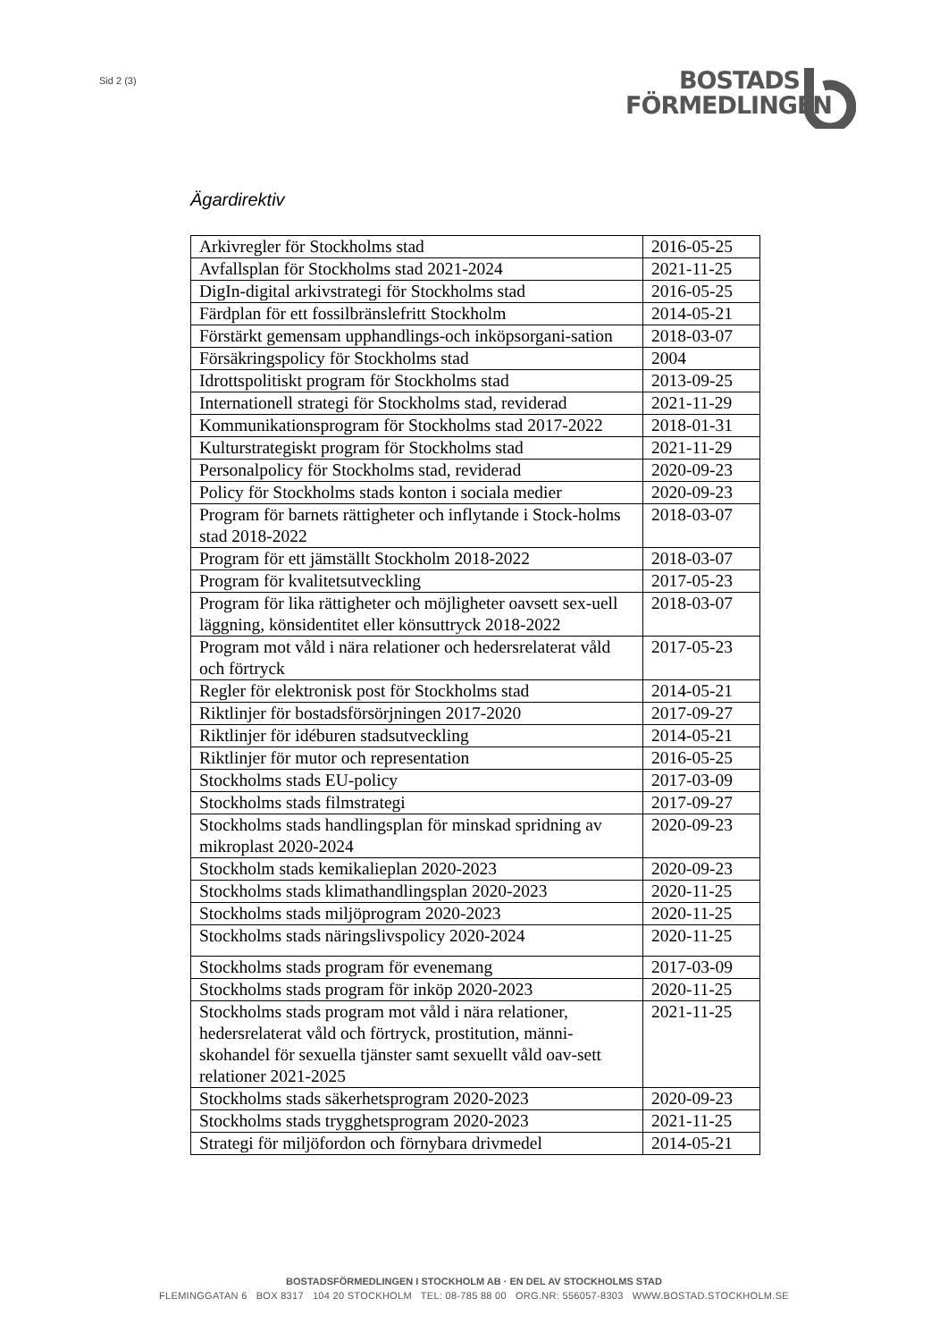Sid 2 (3)
BOSTADS
FÖRMEDLINGEN
Ägardirektiv
| Arkivregler för Stockholms stad | 2016-05-25 |
| Avfallsplan för Stockholms stad 2021-2024 | 2021-11-25 |
| DigIn-digital arkivstrategi för Stockholms stad | 2016-05-25 |
| Färdplan för ett fossilbränslefritt Stockholm | 2014-05-21 |
| Förstärkt gemensam upphandlings-och inköpsorgani-sation | 2018-03-07 |
| Försäkringspolicy för Stockholms stad | 2004 |
| Idrottspolitiskt program för Stockholms stad | 2013-09-25 |
| Internationell strategi för Stockholms stad, reviderad | 2021-11-29 |
| Kommunikationsprogram för Stockholms stad 2017-2022 | 2018-01-31 |
| Kulturstrategiskt program för Stockholms stad | 2021-11-29 |
| Personalpolicy för Stockholms stad, reviderad | 2020-09-23 |
| Policy för Stockholms stads konton i sociala medier | 2020-09-23 |
| Program för barnets rättigheter och inflytande i Stock-holms stad 2018-2022 | 2018-03-07 |
| Program för ett jämställt Stockholm 2018-2022 | 2018-03-07 |
| Program för kvalitetsutveckling | 2017-05-23 |
| Program för lika rättigheter och möjligheter oavsett sex-uell läggning, könsidentitet eller könsuttryck 2018-2022 | 2018-03-07 |
| Program mot våld i nära relationer och hedersrelaterat våld och förtryck | 2017-05-23 |
| Regler för elektronisk post för Stockholms stad | 2014-05-21 |
| Riktlinjer för bostadsförsörjningen 2017-2020 | 2017-09-27 |
| Riktlinjer för idéburen stadsutveckling | 2014-05-21 |
| Riktlinjer för mutor och representation | 2016-05-25 |
| Stockholms stads EU-policy | 2017-03-09 |
| Stockholms stads filmstrategi | 2017-09-27 |
| Stockholms stads handlingsplan för minskad spridning av mikroplast 2020-2024 | 2020-09-23 |
| Stockholm stads kemikalieplan 2020-2023 | 2020-09-23 |
| Stockholms stads klimathandlingsplan 2020-2023 | 2020-11-25 |
| Stockholms stads miljöprogram 2020-2023 | 2020-11-25 |
| Stockholms stads näringslivspolicy 2020-2024 | 2020-11-25 |
| Stockholms stads program för evenemang | 2017-03-09 |
| Stockholms stads program för inköp 2020-2023 | 2020-11-25 |
| Stockholms stads program mot våld i nära relationer, hedersrelaterat våld och förtryck, prostitution, männi-skohandel för sexuella tjänster samt sexuellt våld oav-sett relationer 2021-2025 | 2021-11-25 |
| Stockholms stads säkerhetsprogram 2020-2023 | 2020-09-23 |
| Stockholms stads trygghetsprogram 2020-2023 | 2021-11-25 |
| Strategi för miljöfordon och förnybara drivmedel | 2014-05-21 |
BOSTADSFÖRMEDLINGEN I STOCKHOLM AB · EN DEL AV STOCKHOLMS STAD
FLEMINGGATAN 6 BOX 8317 104 20 STOCKHOLM TEL: 08-785 88 00 ORG.NR: 556057-8303 WWW.BOSTAD.STOCKHOLM.SE